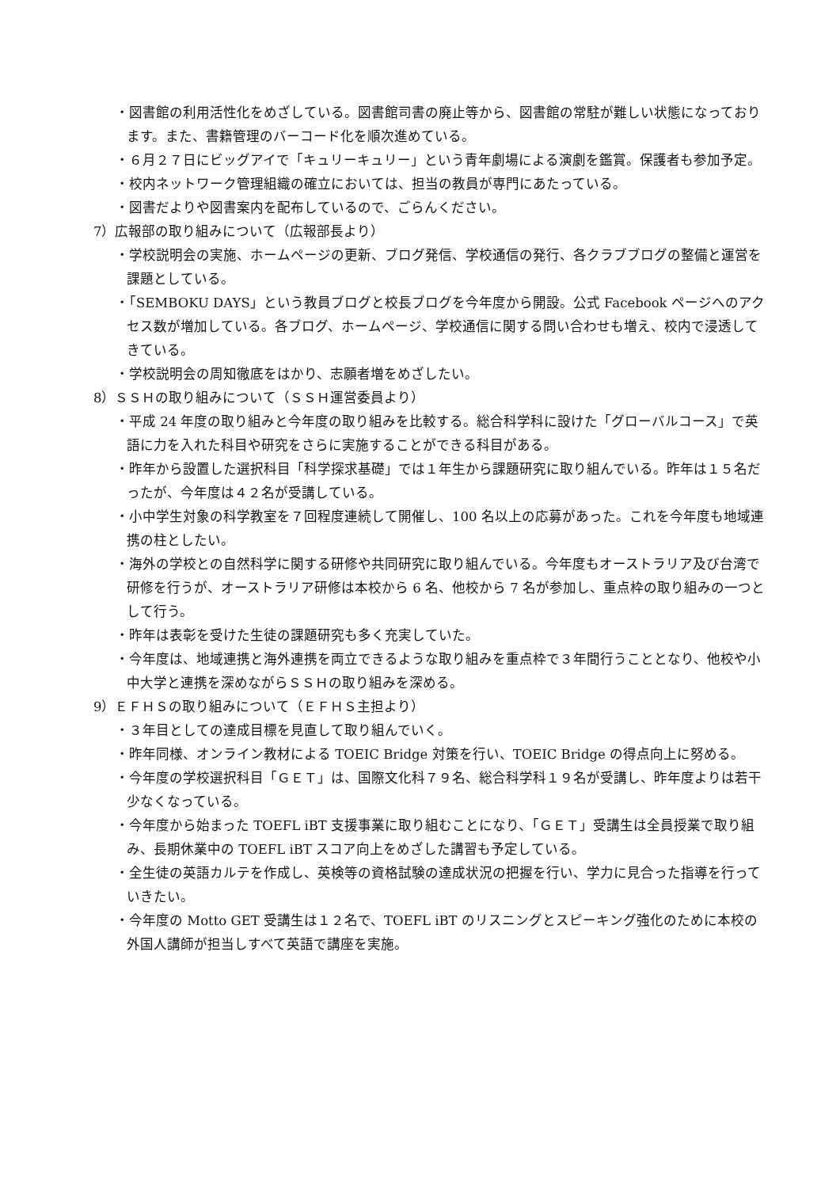・図書館の利用活性化をめざしている。図書館司書の廃止等から、図書館の常駐が難しい状態になっております。また、書籍管理のバーコード化を順次進めている。
・６月２７日にビッグアイで「キュリーキュリー」という青年劇場による演劇を鑑賞。保護者も参加予定。
・校内ネットワーク管理組織の確立においては、担当の教員が専門にあたっている。
・図書だよりや図書案内を配布しているので、ごらんください。
7）広報部の取り組みについて（広報部長より）
・学校説明会の実施、ホームページの更新、ブログ発信、学校通信の発行、各クラブブログの整備と運営を課題としている。
・「SEMBOKU DAYS」という教員ブログと校長ブログを今年度から開設。公式 Facebook ページへのアクセス数が増加している。各ブログ、ホームページ、学校通信に関する問い合わせも増え、校内で浸透してきている。
・学校説明会の周知徹底をはかり、志願者増をめざしたい。
8）ＳＳＨの取り組みについて（ＳＳＨ運営委員より）
・平成 24 年度の取り組みと今年度の取り組みを比較する。総合科学科に設けた「グローバルコース」で英語に力を入れた科目や研究をさらに実施することができる科目がある。
・昨年から設置した選択科目「科学探求基礎」では１年生から課題研究に取り組んでいる。昨年は１５名だったが、今年度は４２名が受講している。
・小中学生対象の科学教室を７回程度連続して開催し、100 名以上の応募があった。これを今年度も地域連携の柱としたい。
・海外の学校との自然科学に関する研修や共同研究に取り組んでいる。今年度もオーストラリア及び台湾で研修を行うが、オーストラリア研修は本校から 6 名、他校から 7 名が参加し、重点枠の取り組みの一つとして行う。
・昨年は表彰を受けた生徒の課題研究も多く充実していた。
・今年度は、地域連携と海外連携を両立できるような取り組みを重点枠で３年間行うこととなり、他校や小中大学と連携を深めながらＳＳＨの取り組みを深める。
9）ＥＦＨＳの取り組みについて（ＥＦＨＳ主担より）
・３年目としての達成目標を見直して取り組んでいく。
・昨年同様、オンライン教材による TOEIC Bridge 対策を行い、TOEIC Bridge の得点向上に努める。
・今年度の学校選択科目「ＧＥＴ」は、国際文化科７９名、総合科学科１９名が受講し、昨年度よりは若干少なくなっている。
・今年度から始まった TOEFL iBT 支援事業に取り組むことになり、「ＧＥＴ」受講生は全員授業で取り組み、長期休業中の TOEFL iBT スコア向上をめざした講習も予定している。
・全生徒の英語カルテを作成し、英検等の資格試験の達成状況の把握を行い、学力に見合った指導を行っていきたい。
・今年度の Motto GET 受講生は１２名で、TOEFL iBT のリスニングとスピーキング強化のために本校の外国人講師が担当しすべて英語で講座を実施。